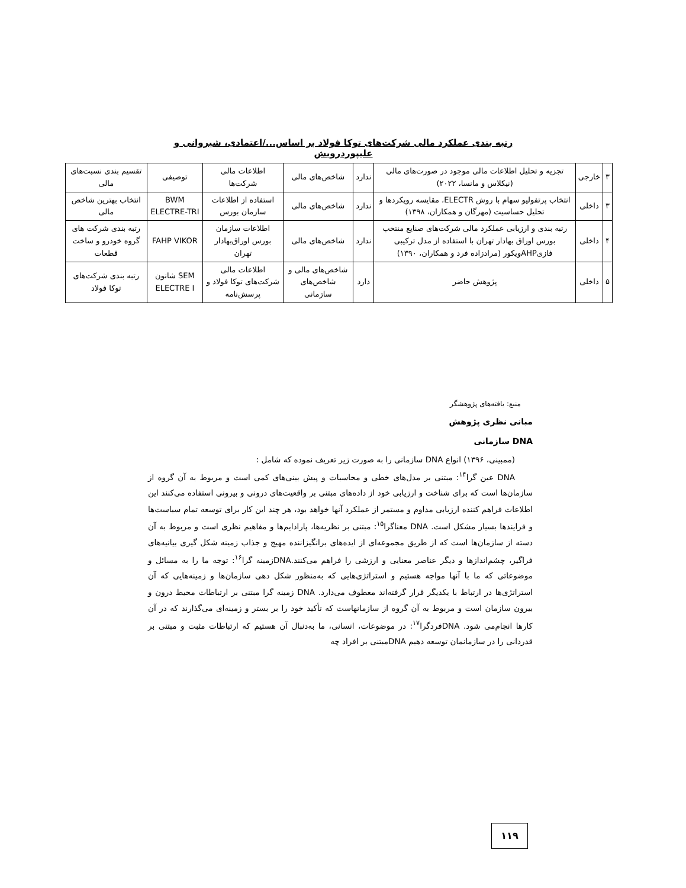رتبه بندی عملکرد مالی شرکت‌های توکا فولاد بر اساس.../اعتمادی، شیروانی و علیپوردرویش
| ۳ | خارجی | تجزیه و تحلیل اطلاعات مالی موجود در صورت‌های مالی (نیکلاس و مانسا، ۲۰۲۲) | ندارد | شاخص‌های مالی | اطلاعات مالی شرکت‌ها | توصیفی | تقسیم بندی نسبت‌های مالی |
| ۳ | داخلی | انتخاب پرتفولیو سهام با روش ELECTR، مقایسه رویکردها و تحلیل حساسیت (مهرگان و همکاران، ۱۳۹۸) | ندارد | شاخص‌های مالی | استفاده از اطلاعات سازمان بورس | BWM ELECTRE-TRI | انتخاب بهترین شاخص مالی |
| ۴ | داخلی | رتبه بندی و ارزیابی عملکرد مالی شرکت‌های صنایع منتخب بورس اوراق بهادار تهران با استفاده از مدل ترکیبی فازیAHPویکور (مرادزاده فرد و همکاران، ۱۳۹۰) | ندارد | شاخص‌های مالی | اطلاعات سازمان بورس اوراق‌بهادار تهران | FAHP VIKOR | رتبه بندی شرکت های گروه خودرو و ساخت قطعات |
| ۵ | داخلی | پژوهش حاضر | دارد | شاخص‌های مالی و شاخص‌های سازمانی | اطلاعات مالی شرکت‌های توکا فولاد و پرسش‌نامه | SEM شانون ELECTRE I | رتبه بندی شرکت‌های توکا فولاد |
منبع: یافته‌های پژوهشگر
مبانی نظری پژوهش
DNA سازمانی
(ممبینی، ۱۳۹۶) انواع DNA سازمانی را به صورت زیر تعریف نموده که شامل :
DNA عین گرا<sup>۱۴</sup>: مبتنی بر مدل‌های خطی و محاسبات و پیش بینی‌های کمی است و مربوط به آن گروه از سازمان‌ها است که برای شناخت و ارزیابی خود از داده‌های مبتنی بر واقعیت‌های درونی و بیرونی استفاده می‌کنند این اطلاعات فراهم کننده ارزیابی مداوم و مستمر از عملکرد آنها خواهد بود، هر چند این کار برای توسعه تمام سیاست‌ها و فرایندها بسیار مشکل است. DNA معناگرا<sup>۱۵</sup>: مبتنی بر نظریه‌ها، پارادایم‌ها و مفاهیم نظری است و مربوط به آن دسته از سازمان‌ها است که از طریق مجموعه‌ای از ایده‌های برانگیزاننده مهیج و جذاب زمینه شکل گیری بیانیه‌های فراگیر، چشم‌اندازها و دیگر عناصر معنایی و ارزشی را فراهم می‌کنند.DNAزمینه گرا<sup>۱۶</sup>: توجه ما را به مسائل و موضوعاتی که ما با آنها مواجه هستیم و استراتژی‌هایی که به‌منظور شکل دهی سازمان‌ها و زمینه‌هایی که آن استراتژی‌ها در ارتباط با یکدیگر قرار گرفته‌اند معطوف می‌دارد. DNA زمینه گرا مبتنی بر ارتباطات محیط درون و بیرون سازمان است و مربوط به آن گروه از سازمانهاست که تأکید خود را بر بستر و زمینه‌ای می‌گذارند که در آن کارها انجام‌می شود. DNAفردگرا<sup>۱۷</sup>: در موضوعات، انسانی، ما به‌دنبال آن هستیم که ارتباطات مثبت و مبتنی بر قدردانی را در سازمانمان توسعه دهیم DNAمبتنی بر افراد چه
۱۱۹